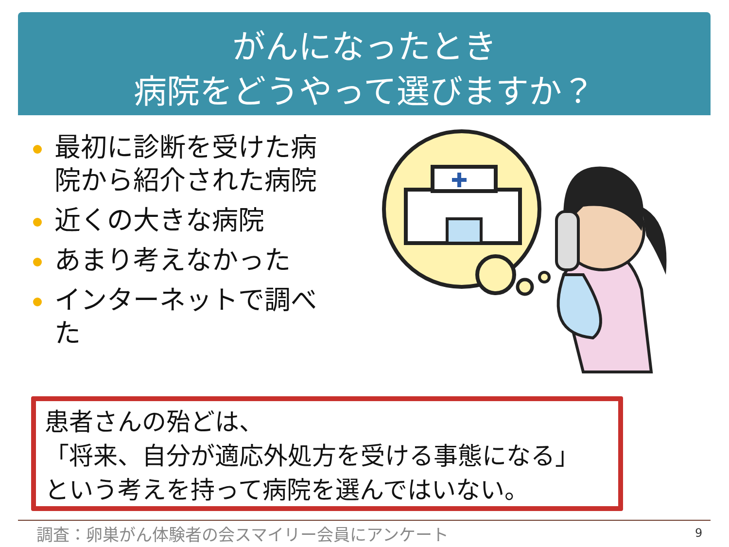がんになったとき
病院をどうやって選びますか？
最初に診断を受けた病院から紹介された病院
近くの大きな病院
あまり考えなかった
インターネットで調べた
患者さんの殆どは、
「将来、自分が適応外処方を受ける事態になる」
という考えを持って病院を選んではいない。
調査：卵巣がん体験者の会スマイリー会員にアンケート
9